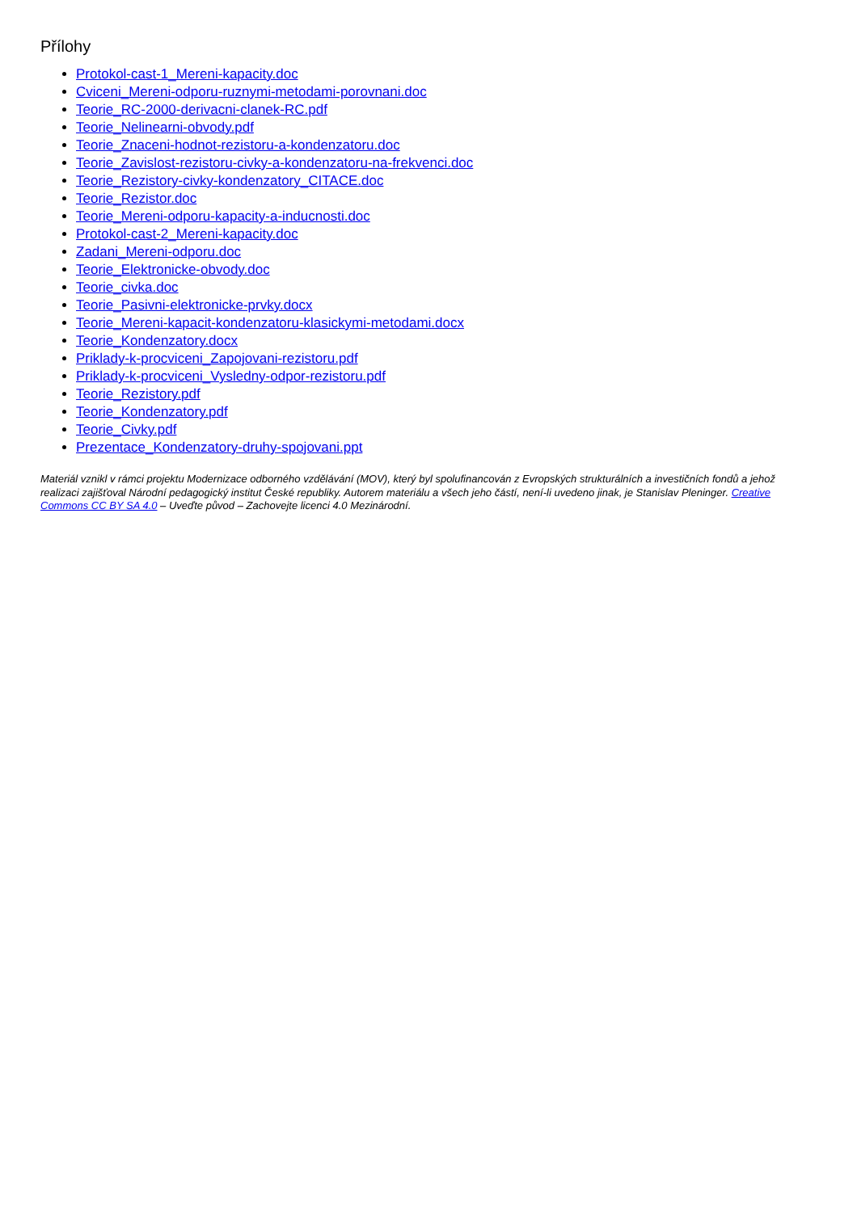Přílohy
Protokol-cast-1_Mereni-kapacity.doc
Cviceni_Mereni-odporu-ruznymi-metodami-porovnani.doc
Teorie_RC-2000-derivacni-clanek-RC.pdf
Teorie_Nelinearni-obvody.pdf
Teorie_Znaceni-hodnot-rezistoru-a-kondenzatoru.doc
Teorie_Zavislost-rezistoru-civky-a-kondenzatoru-na-frekvenci.doc
Teorie_Rezistory-civky-kondenzatory_CITACE.doc
Teorie_Rezistor.doc
Teorie_Mereni-odporu-kapacity-a-inducnosti.doc
Protokol-cast-2_Mereni-kapacity.doc
Zadani_Mereni-odporu.doc
Teorie_Elektronicke-obvody.doc
Teorie_civka.doc
Teorie_Pasivni-elektronicke-prvky.docx
Teorie_Mereni-kapacit-kondenzatoru-klasickymi-metodami.docx
Teorie_Kondenzatory.docx
Priklady-k-procviceni_Zapojovani-rezistoru.pdf
Priklady-k-procviceni_Vysledny-odpor-rezistoru.pdf
Teorie_Rezistory.pdf
Teorie_Kondenzatory.pdf
Teorie_Civky.pdf
Prezentace_Kondenzatory-druhy-spojovani.ppt
Materiál vznikl v rámci projektu Modernizace odborného vzdělávání (MOV), který byl spolufinancován z Evropských strukturálních a investičních fondů a jehož realizaci zajišťoval Národní pedagogický institut České republiky. Autorem materiálu a všech jeho částí, není-li uvedeno jinak, je Stanislav Pleninger. Creative Commons CC BY SA 4.0 – Uveďte původ – Zachovejte licenci 4.0 Mezinárodní.